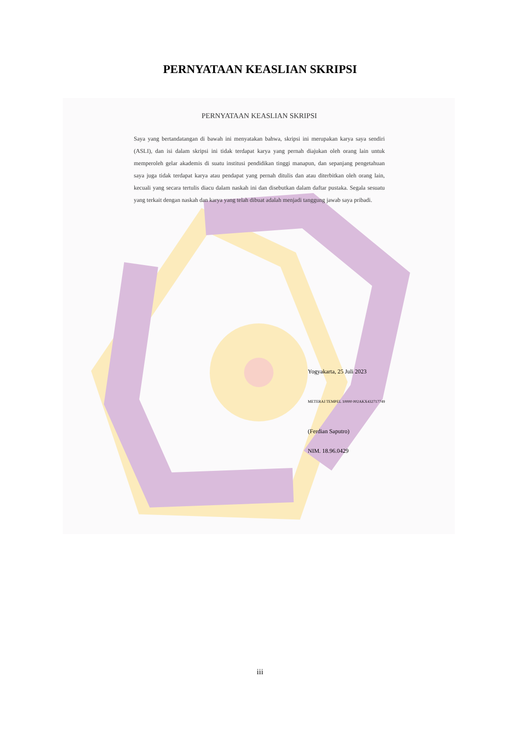PERNYATAAN KEASLIAN SKRIPSI
PERNYATAAN KEASLIAN SKRIPSI
Saya yang bertandatangan di bawah ini menyatakan bahwa, skripsi ini merupakan karya saya sendiri (ASLI), dan isi dalam skripsi ini tidak terdapat karya yang pernah diajukan oleh orang lain untuk memperoleh gelar akademis di suatu institusi pendidikan tinggi manapun, dan sepanjang pengetahuan saya juga tidak terdapat karya atau pendapat yang pernah ditulis dan atau diterbitkan oleh orang lain, kecuali yang secara tertulis diacu dalam naskah ini dan disebutkan dalam daftar pustaka. Segala sesuatu yang terkait dengan naskah dan karya yang telah dibuat adalah menjadi tanggung jawab saya pribadi.
Yogyakarta, 25 Juli 2023
METERAI TEMPEL 10000 002AKX432717749
(Ferdian Saputro)
NIM. 18.96.0429
iii